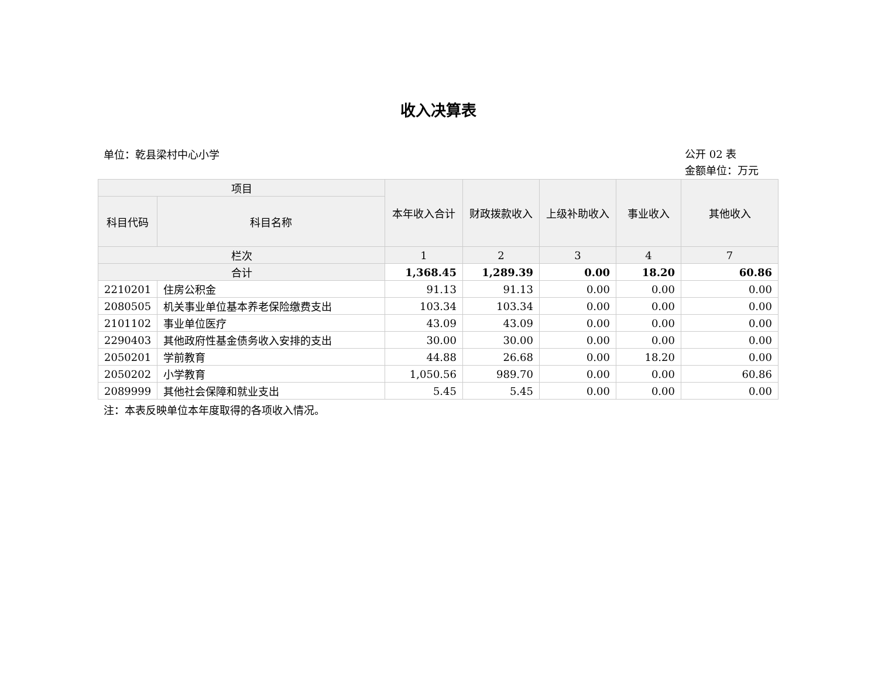收入决算表
单位：乾县梁村中心小学
公开 02 表
金额单位：万元
| 项目 | | 本年收入合计 | 财政拨款收入 | 上级补助收入 | 事业收入 | 其他收入 |
| --- | --- | --- | --- | --- | --- | --- |
| 科目代码 | 科目名称 | | | | | |
| 栏次 | | 1 | 2 | 3 | 4 | 7 |
| 合计 | | 1,368.45 | 1,289.39 | 0.00 | 18.20 | 60.86 |
| 2210201 | 住房公积金 | 91.13 | 91.13 | 0.00 | 0.00 | 0.00 |
| 2080505 | 机关事业单位基本养老保险缴费支出 | 103.34 | 103.34 | 0.00 | 0.00 | 0.00 |
| 2101102 | 事业单位医疗 | 43.09 | 43.09 | 0.00 | 0.00 | 0.00 |
| 2290403 | 其他政府性基金债务收入安排的支出 | 30.00 | 30.00 | 0.00 | 0.00 | 0.00 |
| 2050201 | 学前教育 | 44.88 | 26.68 | 0.00 | 18.20 | 0.00 |
| 2050202 | 小学教育 | 1,050.56 | 989.70 | 0.00 | 0.00 | 60.86 |
| 2089999 | 其他社会保障和就业支出 | 5.45 | 5.45 | 0.00 | 0.00 | 0.00 |
注：本表反映单位本年度取得的各项收入情况。